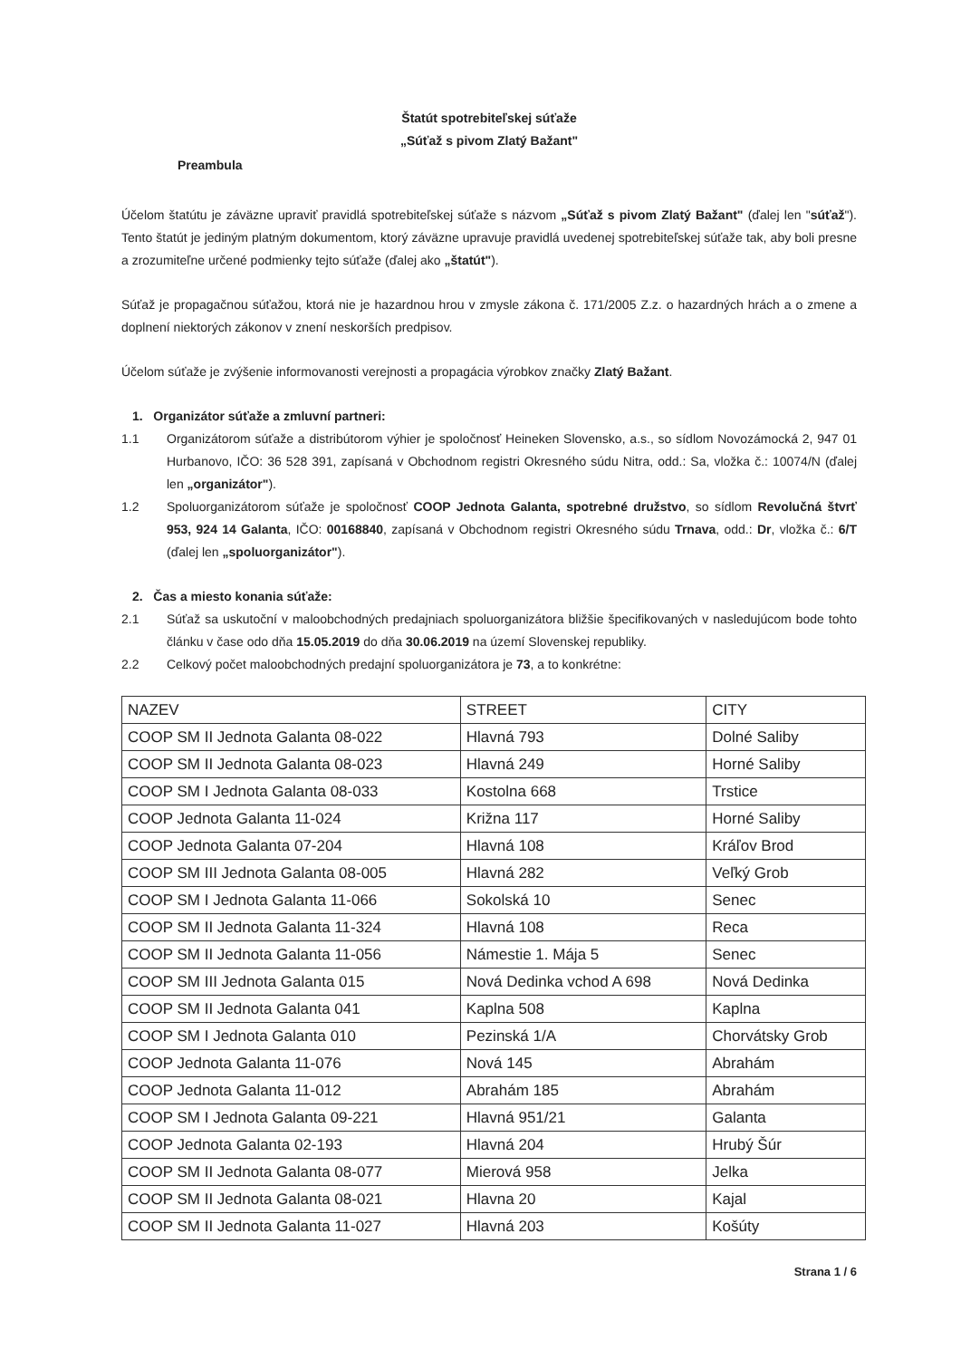Štatút spotrebiteľskej súťaže
„Súťaž s pivom Zlatý Bažant"
Preambula
Účelom štatútu je záväzne upraviť pravidlá spotrebiteľskej súťaže s názvom „Súťaž s pivom Zlatý Bažant" (ďalej len "súťaž"). Tento štatút je jediným platným dokumentom, ktorý záväzne upravuje pravidlá uvedenej spotrebiteľskej súťaže tak, aby boli presne a zrozumiteľne určené podmienky tejto súťaže (ďalej ako „štatút").
Súťaž je propagačnou súťažou, ktorá nie je hazardnou hrou v zmysle zákona č. 171/2005 Z.z. o hazardných hrách a o zmene a doplnení niektorých zákonov v znení neskorších predpisov.
Účelom súťaže je zvýšenie informovanosti verejnosti a propagácia výrobkov značky Zlatý Bažant.
1. Organizátor súťaže a zmluvní partneri:
1.1 Organizátorom súťaže a distribútorom výhier je spoločnosť Heineken Slovensko, a.s., so sídlom Novozámocká 2, 947 01 Hurbanovo, IČO: 36 528 391, zapísaná v Obchodnom registri Okresného súdu Nitra, odd.: Sa, vložka č.: 10074/N (ďalej len „organizátor").
1.2 Spoluorganizátorom súťaže je spoločnosť COOP Jednota Galanta, spotrebné družstvo, so sídlom Revolučná štvrť 953, 924 14 Galanta, IČO: 00168840, zapísaná v Obchodnom registri Okresného súdu Trnava, odd.: Dr, vložka č.: 6/T (ďalej len „spoluorganizátor").
2. Čas a miesto konania súťaže:
2.1 Súťaž sa uskutoční v maloobchodných predajniach spoluorganizátora bližšie špecifikovaných v nasledujúcom bode tohto článku v čase odo dňa 15.05.2019 do dňa 30.06.2019 na území Slovenskej republiky.
2.2 Celkový počet maloobchodných predajní spoluorganizátora je 73, a to konkrétne:
| NAZEV | STREET | CITY |
| COOP SM II Jednota Galanta 08-022 | Hlavná 793 | Dolné Saliby |
| COOP SM II Jednota Galanta 08-023 | Hlavná 249 | Horné Saliby |
| COOP SM I Jednota Galanta 08-033 | Kostolna 668 | Trstice |
| COOP Jednota Galanta 11-024 | Križna 117 | Horné Saliby |
| COOP Jednota Galanta 07-204 | Hlavná 108 | Kráľov Brod |
| COOP SM III Jednota Galanta 08-005 | Hlavná 282 | Veľký Grob |
| COOP SM I Jednota Galanta 11-066 | Sokolská 10 | Senec |
| COOP SM II Jednota Galanta 11-324 | Hlavná 108 | Reca |
| COOP SM II Jednota Galanta 11-056 | Námestie 1. Mája 5 | Senec |
| COOP SM III Jednota Galanta 015 | Nová Dedinka vchod A 698 | Nová Dedinka |
| COOP SM II Jednota Galanta 041 | Kaplna 508 | Kaplna |
| COOP SM I Jednota Galanta 010 | Pezinská 1/A | Chorvátsky Grob |
| COOP Jednota Galanta 11-076 | Nová 145 | Abrahám |
| COOP Jednota Galanta 11-012 | Abrahám 185 | Abrahám |
| COOP SM I Jednota Galanta 09-221 | Hlavná 951/21 | Galanta |
| COOP Jednota Galanta 02-193 | Hlavná 204 | Hrubý Šúr |
| COOP SM II Jednota Galanta 08-077 | Mierová 958 | Jelka |
| COOP SM II Jednota Galanta 08-021 | Hlavna 20 | Kajal |
| COOP SM II Jednota Galanta 11-027 | Hlavná 203 | Košúty |
Strana 1 / 6